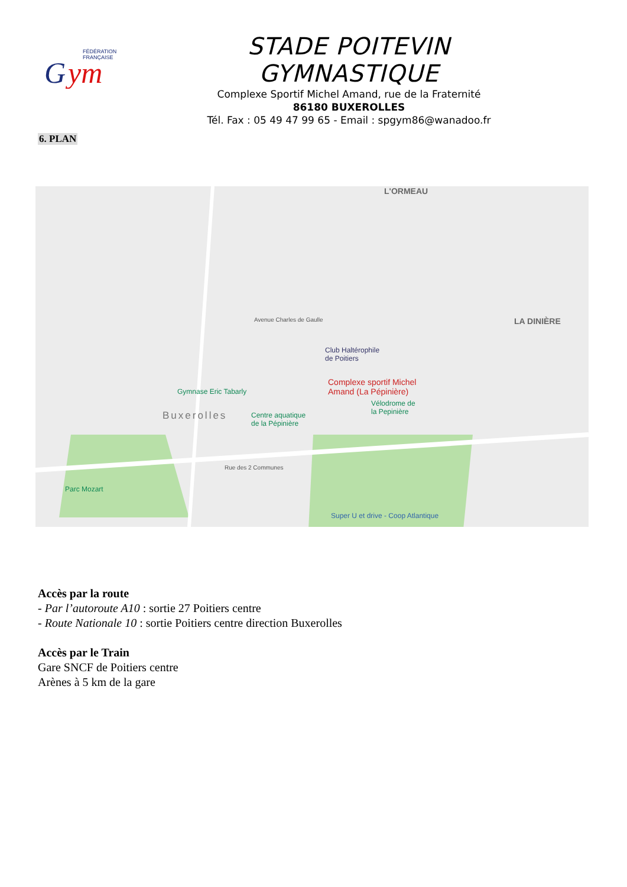FÉDÉRATION
FRANÇAISE
G
ym
STADE POITEVIN GYMNASTIQUE
Complexe Sportif Michel Amand, rue de la Fraternité
86180 BUXEROLLES
Tél. Fax : 05 49 47 99 65 - Email : spgym86@wanadoo.fr
6. PLAN
L'ORMEAU
LA DINIÈRE
Buxerolles
Club Haltérophile
de Poitiers
Complexe sportif Michel
Amand (La Pépinière) Gymnase Eric Tabarly
Centre aquatique
de la Pépinière
Vélodrome de
la Pepinière
Parc Mozart
Super U et drive - Coop Atlantique
Avenue Charles de Gaulle
Rue des 2 Communes
Accès par la route
- Par l’autoroute A10 : sortie 27 Poitiers centre
- Route Nationale 10 : sortie Poitiers centre direction Buxerolles
Accès par le Train
Gare SNCF de Poitiers centre
Arènes à 5 km de la gare